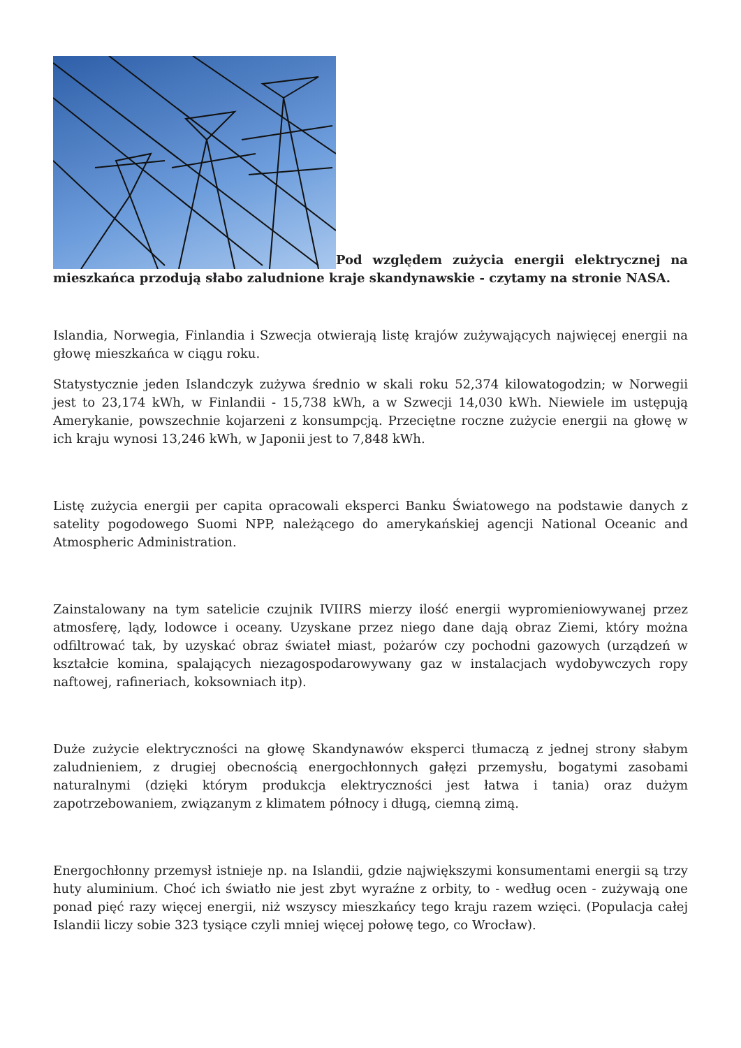Pod względem zużycia energii elektrycznej na mieszkańca przodują słabo zaludnione kraje skandynawskie - czytamy na stronie NASA.
Islandia, Norwegia, Finlandia i Szwecja otwierają listę krajów zużywających najwięcej energii na głowę mieszkańca w ciągu roku.
Statystycznie jeden Islandczyk zużywa średnio w skali roku 52,374 kilowatogodzin; w Norwegii jest to 23,174 kWh, w Finlandii - 15,738 kWh, a w Szwecji 14,030 kWh. Niewiele im ustępują Amerykanie, powszechnie kojarzeni z konsumpcją. Przeciętne roczne zużycie energii na głowę w ich kraju wynosi 13,246 kWh, w Japonii jest to 7,848 kWh.
Listę zużycia energii per capita opracowali eksperci Banku Światowego na podstawie danych z satelity pogodowego Suomi NPP, należącego do amerykańskiej agencji National Oceanic and Atmospheric Administration.
Zainstalowany na tym satelicie czujnik IVIIRS mierzy ilość energii wypromieniowywanej przez atmosferę, lądy, lodowce i oceany. Uzyskane przez niego dane dają obraz Ziemi, który można odfiltrować tak, by uzyskać obraz świateł miast, pożarów czy pochodni gazowych (urządzeń w kształcie komina, spalających niezagospodarowywany gaz w instalacjach wydobywczych ropy naftowej, rafineriach, koksowniach itp).
Duże zużycie elektryczności na głowę Skandynawów eksperci tłumaczą z jednej strony słabym zaludnieniem, z drugiej obecnością energochłonnych gałęzi przemysłu, bogatymi zasobami naturalnymi (dzięki którym produkcja elektryczności jest łatwa i tania) oraz dużym zapotrzebowaniem, związanym z klimatem północy i długą, ciemną zimą.
Energochłonny przemysł istnieje np. na Islandii, gdzie największymi konsumentami energii są trzy huty aluminium. Choć ich światło nie jest zbyt wyraźne z orbity, to - według ocen - zużywają one ponad pięć razy więcej energii, niż wszyscy mieszkańcy tego kraju razem wzięci. (Populacja całej Islandii liczy sobie 323 tysiące czyli mniej więcej połowę tego, co Wrocław).